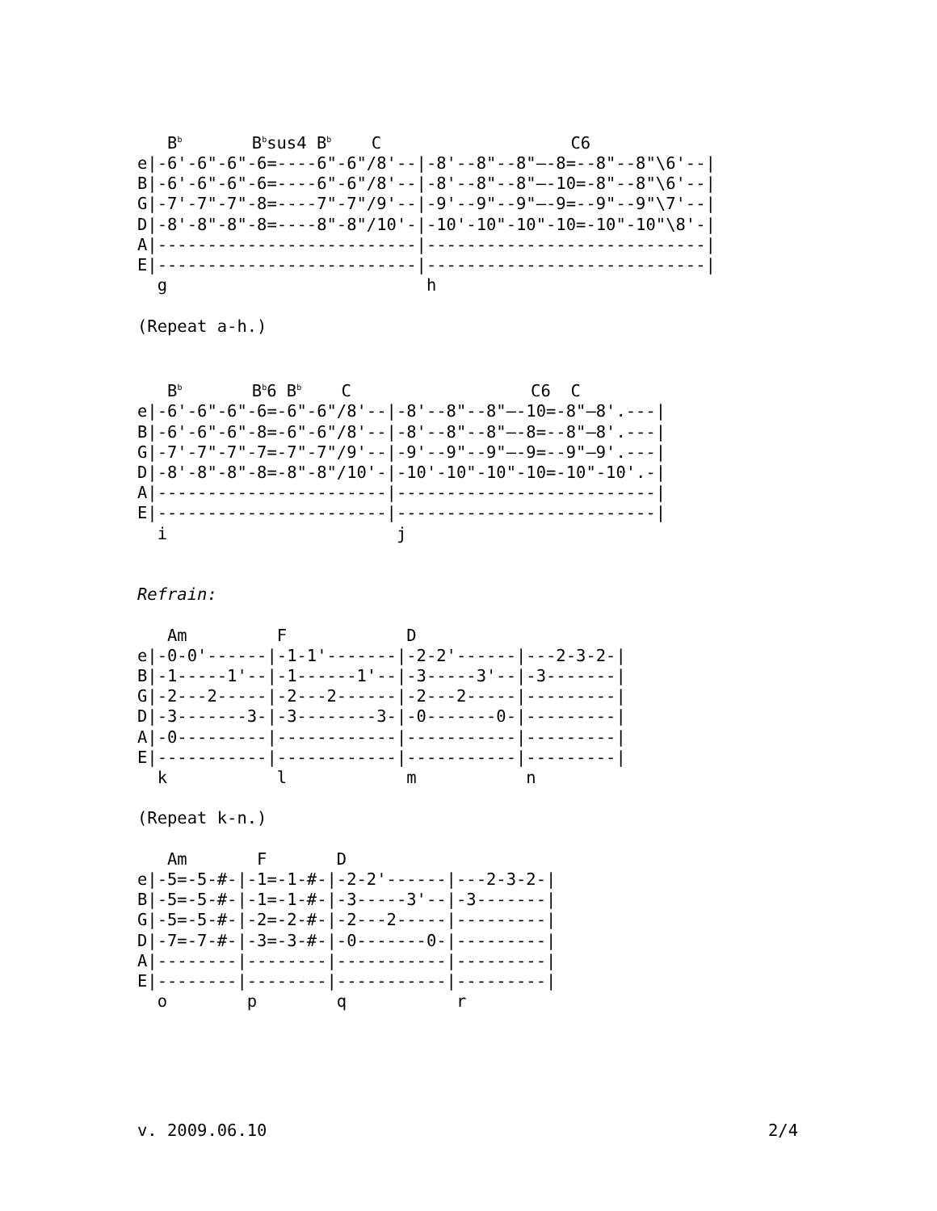Bb       Bbsus4 Bb    C                   C6
e|-6'-6"-6"-6=----6"-6"/8'--|-8'--8"--8"—-8=--8"--8"\6'--|
B|-6'-6"-6"-6=----6"-6"/8'--|-8'--8"--8"—-10=-8"--8"\6'--|
G|-7'-7"-7"-8=----7"-7"/9'--|-9'--9"--9"—-9=--9"--9"\7'--|
D|-8'-8"-8"-8=----8"-8"/10'-|-10'-10"-10"-10=-10"-10"\8'-|
A|--------------------------|----------------------------|
E|--------------------------|----------------------------|
  g                          h

(Repeat a-h.)


   Bb       Bb6 Bb    C                  C6  C
e|-6'-6"-6"-6=-6"-6"/8'--|-8'--8"--8"—-10=-8"—8'.---|
B|-6'-6"-6"-8=-6"-6"/8'--|-8'--8"--8"—-8=--8"—8'.---|
G|-7'-7"-7"-7=-7"-7"/9'--|-9'--9"--9"—-9=--9"—9'.---|
D|-8'-8"-8"-8=-8"-8"/10'-|-10'-10"-10"-10=-10"-10'.-|
A|-----------------------|--------------------------|
E|-----------------------|--------------------------|
  i                       j


Refrain:

   Am         F            D
e|-0-0'------|-1-1'-------|-2-2'------|---2-3-2-|
B|-1-----1'--|-1------1'--|-3-----3'--|-3-------|
G|-2---2-----|-2---2------|-2---2-----|---------|
D|-3-------3-|-3--------3-|-0-------0-|---------|
A|-0---------|------------|-----------|---------|
E|-----------|------------|-----------|---------|
  k           l            m           n

(Repeat k-n.)

   Am       F       D
e|-5=-5-#-|-1=-1-#-|-2-2'------|---2-3-2-|
B|-5=-5-#-|-1=-1-#-|-3-----3'--|-3-------|
G|-5=-5-#-|-2=-2-#-|-2---2-----|---------|
D|-7=-7-#-|-3=-3-#-|-0-------0-|---------|
A|--------|--------|-----------|---------|
E|--------|--------|-----------|---------|
  o        p        q           r
v. 2009.06.10
2/4